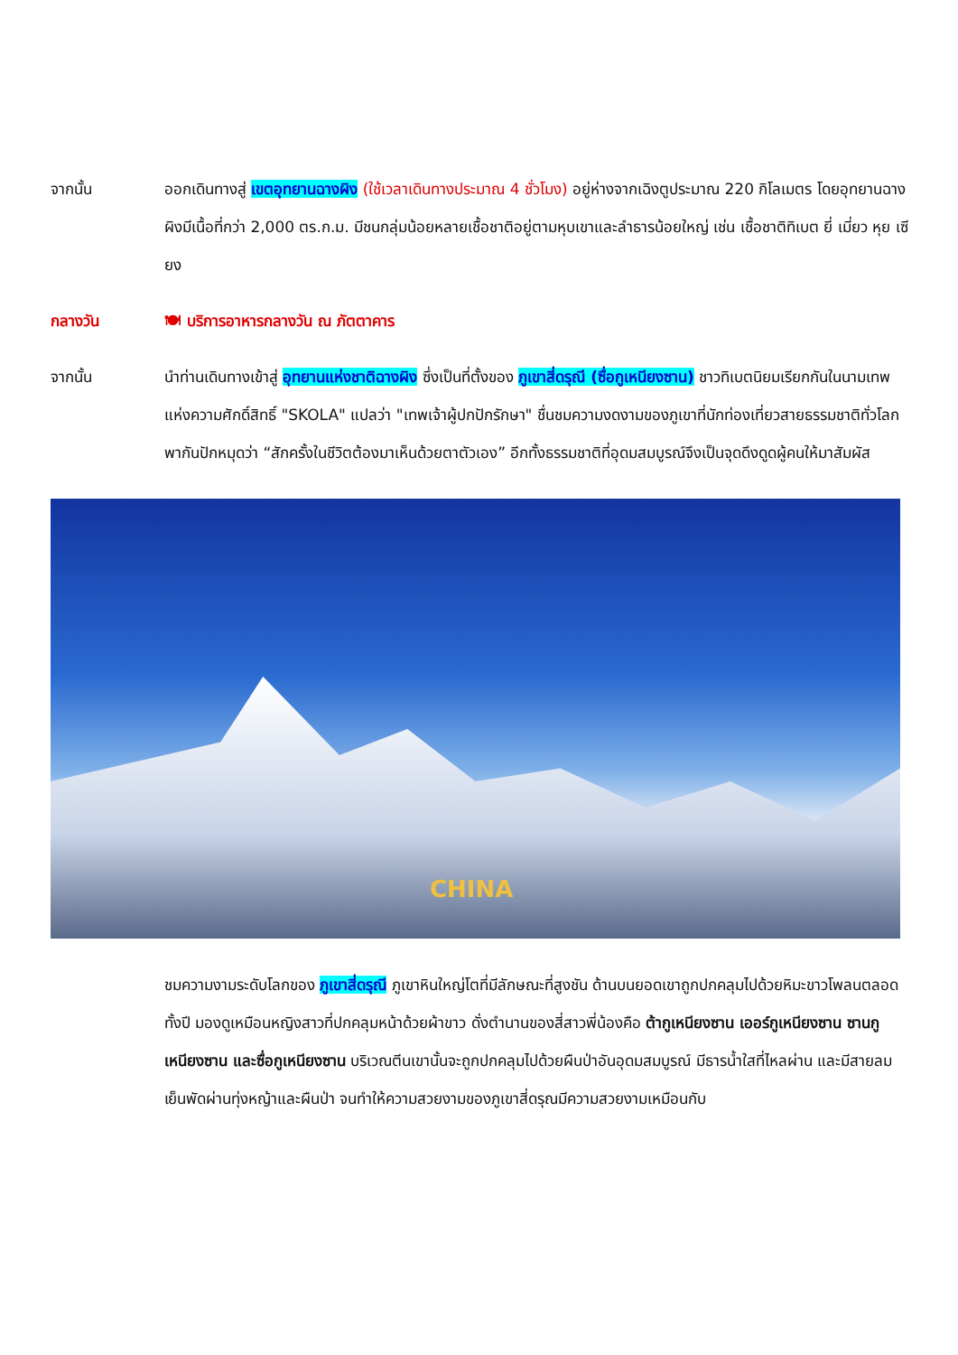จากนั้น ออกเดินทางสู่ เขตอุทยานฉางผิง (ใช้เวลาเดินทางประมาณ 4 ชั่วโมง) อยู่ห่างจากเฉิงตูประมาณ 220 กิโลเมตร โดยอุทยานฉางผิงมีเนื้อที่กว่า 2,000 ตร.ก.ม. มีชนกลุ่มน้อยหลายเชื้อชาติอยู่ตามหุบเขาและลำธารน้อยใหญ่ เช่น เชื้อชาติทิเบต ยี่ เมี่ยว หุย เซียง
กลางวัน 🍽 บริการอาหารกลางวัน ณ ภัตตาคาร
จากนั้น นำท่านเดินทางเข้าสู่ อุทยานแห่งชาติฉางผิง ซึ่งเป็นที่ตั้งของ ภูเขาสี่ดรุณี (ซื่อกูเหนียงซาน) ชาวทิเบตนิยมเรียกกันในนามเทพแห่งความศักดิ์สิทธิ์ "SKOLA" แปลว่า "เทพเจ้าผู้ปกปักรักษา" ชื่นชมความงดงามของภูเขาที่นักท่องเที่ยวสายธรรมชาติทั่วโลกพากันปักหมุดว่า “สักครั้งในชีวิตต้องมาเห็นด้วยตาตัวเอง” อีกทั้งธรรมชาติที่อุดมสมบูรณ์จึงเป็นจุดดึงดูดผู้คนให้มาสัมผัส
CHINA
ชมความงามระดับโลกของ ภูเขาสี่ดรุณี ภูเขาหินใหญ่โตที่มีลักษณะที่สูงชัน ด้านบนยอดเขาถูกปกคลุมไปด้วยหิมะขาวโพลนตลอดทั้งปี มองดูเหมือนหญิงสาวที่ปกคลุมหน้าด้วยผ้าขาว ดั่งตำนานของสี่สาวพี่น้องคือ ต้ากูเหนียงซาน เออร์กูเหนียงซาน ซานกูเหนียงซาน และซื่อกูเหนียงซาน บริเวณตีนเขานั้นจะถูกปกคลุมไปด้วยผืนป่าอันอุดมสมบูรณ์ มีธารน้ำใสที่ไหลผ่าน และมีสายลมเย็นพัดผ่านทุ่งหญ้าและผืนป่า จนทำให้ความสวยงามของภูเขาสี่ดรุณมีความสวยงามเหมือนกับ